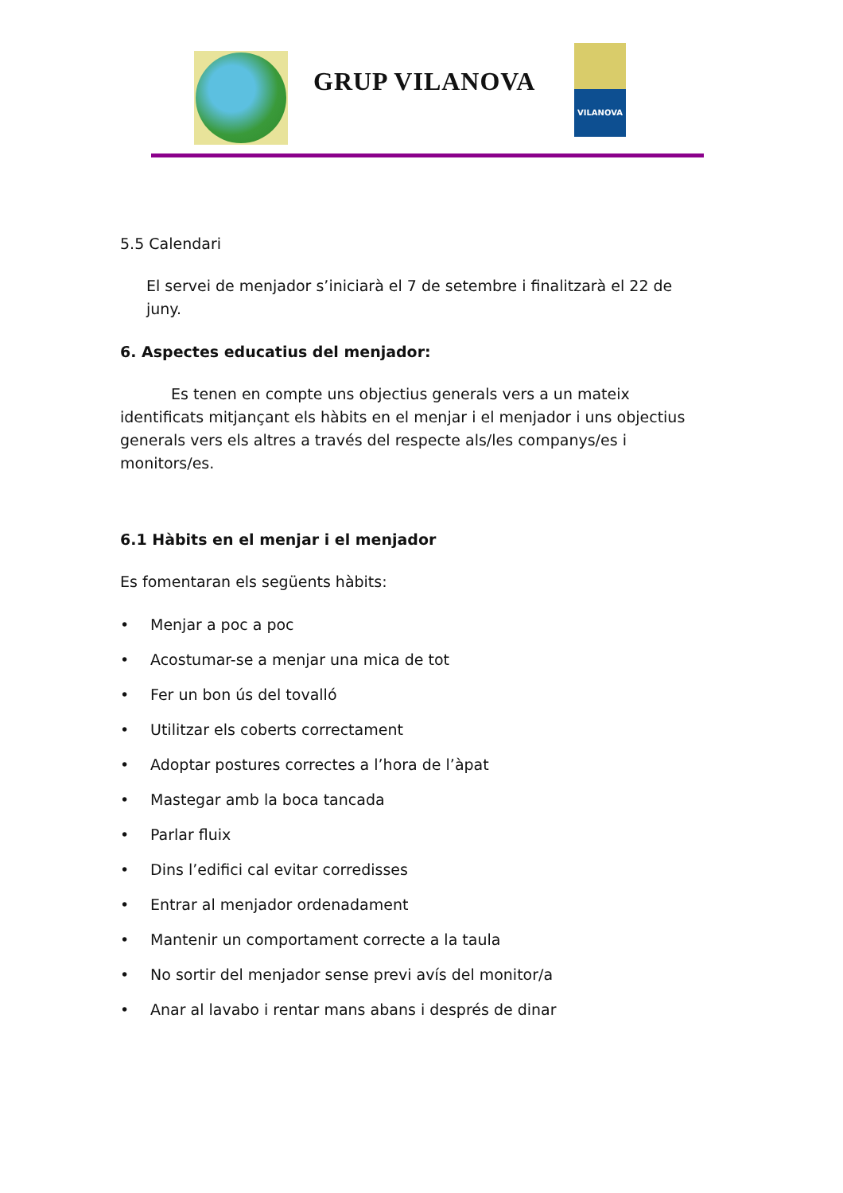GRUP VILANOVA
VILANOVA
5.5 Calendari
El servei de menjador s’iniciarà el 7 de setembre i finalitzarà el 22 de juny.
6. Aspectes educatius del menjador:
Es tenen en compte uns objectius generals vers a un mateix identificats mitjançant els hàbits en el menjar i el menjador i uns objectius generals vers els altres a través del respecte als/les companys/es i monitors/es.
6.1 Hàbits en el menjar i el menjador
Es fomentaran els següents hàbits:
• Menjar a poc a poc
• Acostumar-se a menjar una mica de tot
• Fer un bon ús del tovalló
• Utilitzar els coberts correctament
• Adoptar postures correctes a l’hora de l’àpat
• Mastegar amb la boca tancada
• Parlar fluix
• Dins l’edifici cal evitar corredisses
• Entrar al menjador ordenadament
• Mantenir un comportament correcte a la taula
• No sortir del menjador sense previ avís del monitor/a
• Anar al lavabo i rentar mans abans i després de dinar